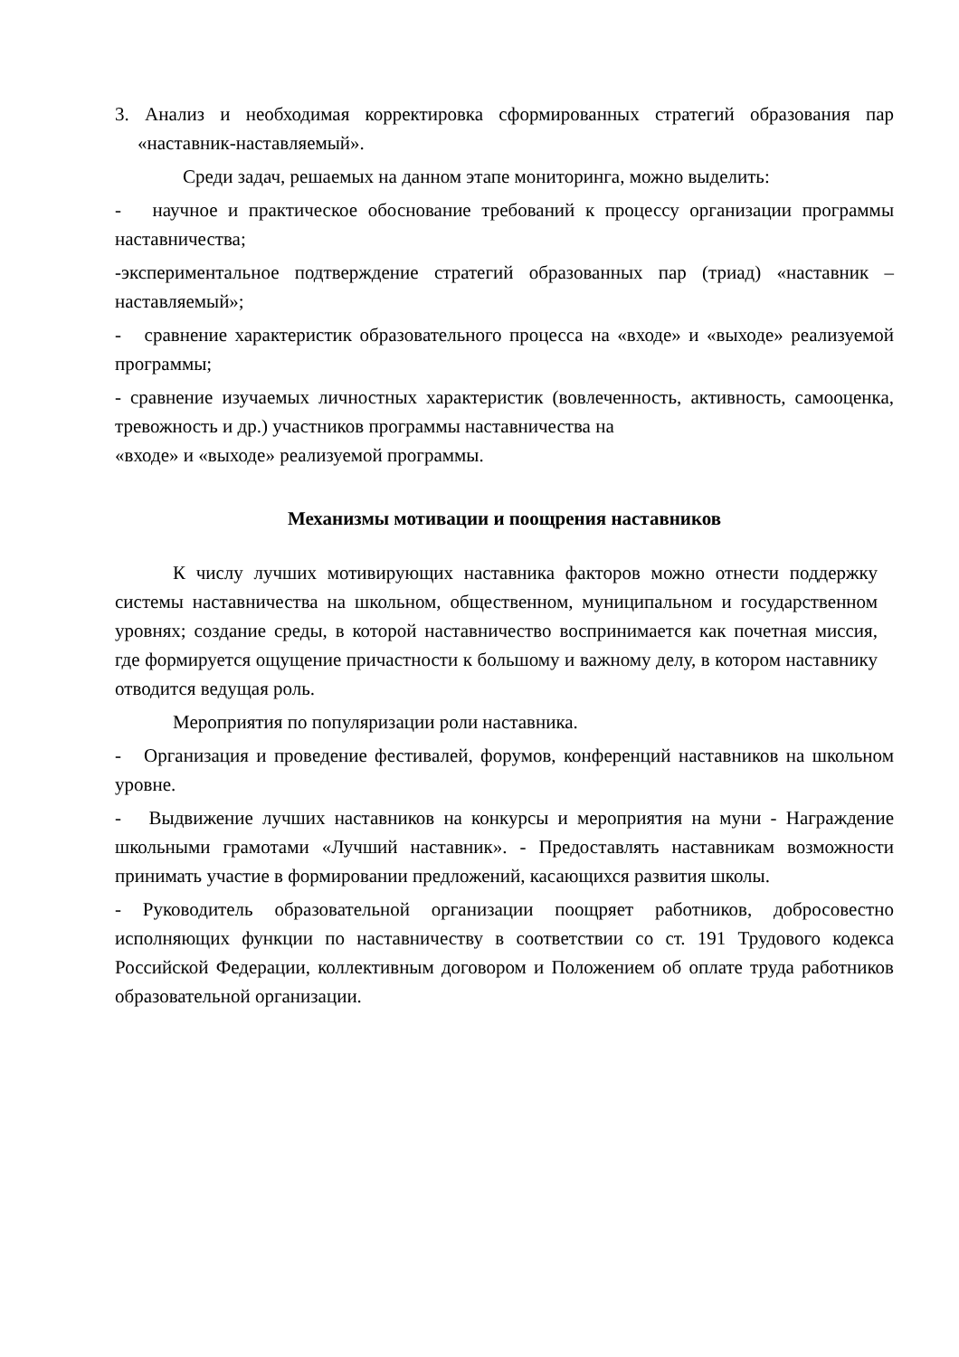3. Анализ и необходимая корректировка сформированных стратегий образования пар «наставник-наставляемый».
Среди задач, решаемых на данном этапе мониторинга, можно выделить:
- научное и практическое обоснование требований к процессу организации программы наставничества;
-экспериментальное подтверждение стратегий образованных пар (триад) «наставник – наставляемый»;
- сравнение характеристик образовательного процесса на «входе» и «выходе» реализуемой программы;
- сравнение изучаемых личностных характеристик (вовлеченность, активность, самооценка, тревожность и др.) участников программы наставничества на
«входе» и «выходе» реализуемой программы.
Механизмы мотивации и поощрения наставников
К числу лучших мотивирующих наставника факторов можно отнести поддержку системы наставничества на школьном, общественном, муниципальном и государственном уровнях; создание среды, в которой наставничество воспринимается как почетная миссия, где формируется ощущение причастности к большому и важному делу, в котором наставнику отводится ведущая роль.
Мероприятия по популяризации роли наставника.
- Организация и проведение фестивалей, форумов, конференций наставников на школьном уровне.
- Выдвижение лучших наставников на конкурсы и мероприятия на муни - Награждение школьными грамотами «Лучший наставник». - Предоставлять наставникам возможности принимать участие в формировании предложений, касающихся развития школы.
- Руководитель образовательной организации поощряет работников, добросовестно исполняющих функции по наставничеству в соответствии со ст. 191 Трудового кодекса Российской Федерации, коллективным договором и Положением об оплате труда работников образовательной организации.